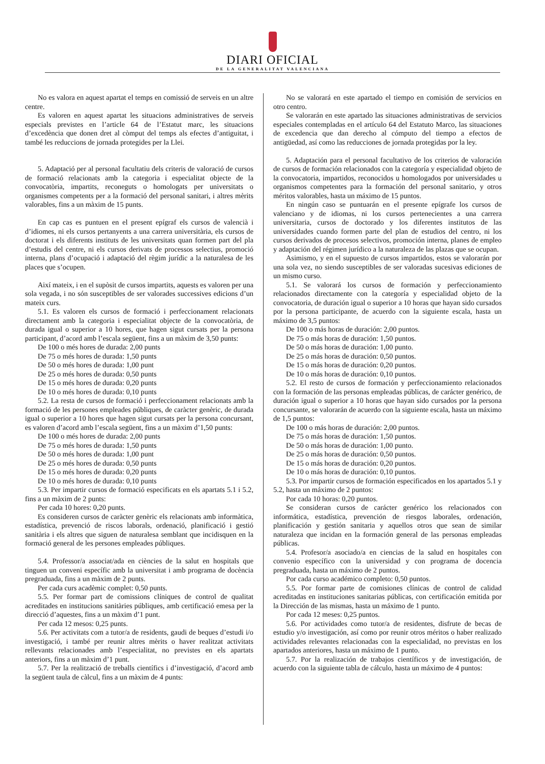DIARI OFICIAL
DE LA GENERALITAT VALENCIANA
No es valora en aquest apartat el temps en comissió de serveis en un altre centre.
Es valoren en aquest apartat les situacions administratives de serveis especials previstes en l’article 64 de l’Estatut marc, les situacions d’excedència que donen dret al còmput del temps als efectes d’antiguitat, i també les reduccions de jornada protegides per la Llei.
5. Adaptació per al personal facultatiu dels criteris de valoració de cursos de formació relacionats amb la categoria i especialitat objecte de la convocatòria, impartits, reconeguts o homologats per universitats o organismes competents per a la formació del personal sanitari, i altres mèrits valorables, fins a un màxim de 15 punts.
En cap cas es puntuen en el present epígraf els cursos de valencià i d’idiomes, ni els cursos pertanyents a una carrera universitària, els cursos de doctorat i els diferents instituts de les universitats quan formen part del pla d’estudis del centre, ni els cursos derivats de processos selectius, promoció interna, plans d’ocupació i adaptació del règim jurídic a la naturalesa de les places que s’ocupen.
Així mateix, i en el supòsit de cursos impartits, aquests es valoren per una sola vegada, i no són susceptibles de ser valorades successives edicions d’un mateix curs.
5.1. Es valoren els cursos de formació i perfeccionament relacionats directament amb la categoria i especialitat objecte de la convocatòria, de durada igual o superior a 10 hores, que hagen sigut cursats per la persona participant, d’acord amb l’escala següent, fins a un màxim de 3,50 punts:
De 100 o més hores de durada: 2,00 punts
De 75 o més hores de durada: 1,50 punts
De 50 o més hores de durada: 1,00 punt
De 25 o més hores de durada: 0,50 punts
De 15 o més hores de durada: 0,20 punts
De 10 o més hores de durada: 0,10 punts
5.2. La resta de cursos de formació i perfeccionament relacionats amb la formació de les persones empleades públiques, de caràcter genèric, de durada igual o superior a 10 hores que hagen sigut cursats per la persona concursant, es valoren d’acord amb l’escala següent, fins a un màxim d’1,50 punts:
De 100 o més hores de durada: 2,00 punts
De 75 o més hores de durada: 1,50 punts
De 50 o més hores de durada: 1,00 punt
De 25 o més hores de durada: 0,50 punts
De 15 o més hores de durada: 0,20 punts
De 10 o més hores de durada: 0,10 punts
5.3. Per impartir cursos de formació especificats en els apartats 5.1 i 5.2, fins a un màxim de 2 punts:
Per cada 10 hores: 0,20 punts.
Es consideren cursos de caràcter genèric els relacionats amb informàtica, estadística, prevenció de riscos laborals, ordenació, planificació i gestió sanitària i els altres que siguen de naturalesa semblant que incidisquen en la formació general de les persones empleades públiques.
5.4. Professor/a associat/ada en ciències de la salut en hospitals que tinguen un conveni específic amb la universitat i amb programa de docència pregraduada, fins a un màxim de 2 punts.
Per cada curs acadèmic complet: 0,50 punts.
5.5. Per formar part de comissions clíniques de control de qualitat acreditades en institucions sanitàries públiques, amb certificació emesa per la direcció d’aquestes, fins a un màxim d’1 punt.
Per cada 12 mesos: 0,25 punts.
5.6. Per activitats com a tutor/a de residents, gaudi de beques d’estudi i/o investigació, i també per reunir altres mèrits o haver realitzat activitats rellevants relacionades amb l’especialitat, no previstes en els apartats anteriors, fins a un màxim d’1 punt.
5.7. Per la realització de treballs científics i d’investigació, d’acord amb la següent taula de càlcul, fins a un màxim de 4 punts:
No se valorará en este apartado el tiempo en comisión de servicios en otro centro.
Se valorarán en este apartado las situaciones administrativas de servicios especiales contempladas en el artículo 64 del Estatuto Marco, las situaciones de excedencia que dan derecho al cómputo del tiempo a efectos de antigüedad, así como las reducciones de jornada protegidas por la ley.
5. Adaptación para el personal facultativo de los criterios de valoración de cursos de formación relacionados con la categoría y especialidad objeto de la convocatoria, impartidos, reconocidos u homologados por universidades u organismos competentes para la formación del personal sanitario, y otros méritos valorables, hasta un máximo de 15 puntos.
En ningún caso se puntuarán en el presente epígrafe los cursos de valenciano y de idiomas, ni los cursos pertenecientes a una carrera universitaria, cursos de doctorado y los diferentes institutos de las universidades cuando formen parte del plan de estudios del centro, ni los cursos derivados de procesos selectivos, promoción interna, planes de empleo y adaptación del régimen jurídico a la naturaleza de las plazas que se ocupan.
Asimismo, y en el supuesto de cursos impartidos, estos se valorarán por una sola vez, no siendo susceptibles de ser valoradas sucesivas ediciones de un mismo curso.
5.1. Se valorará los cursos de formación y perfeccionamiento relacionados directamente con la categoría y especialidad objeto de la convocatoria, de duración igual o superior a 10 horas que hayan sido cursados por la persona participante, de acuerdo con la siguiente escala, hasta un máximo de 3,5 puntos:
De 100 o más horas de duración: 2,00 puntos.
De 75 o más horas de duración: 1,50 puntos.
De 50 o más horas de duración: 1,00 punto.
De 25 o más horas de duración: 0,50 puntos.
De 15 o más horas de duración: 0,20 puntos.
De 10 o más horas de duración: 0,10 puntos.
5.2. El resto de cursos de formación y perfeccionamiento relacionados con la formación de las personas empleadas públicas, de carácter genérico, de duración igual o superior a 10 horas que hayan sido cursados por la persona concursante, se valorarán de acuerdo con la siguiente escala, hasta un máximo de 1,5 puntos:
De 100 o más horas de duración: 2,00 puntos.
De 75 o más horas de duración: 1,50 puntos.
De 50 o más horas de duración: 1,00 punto.
De 25 o más horas de duración: 0,50 puntos.
De 15 o más horas de duración: 0,20 puntos.
De 10 o más horas de duración: 0,10 puntos.
5.3. Por impartir cursos de formación especificados en los apartados 5.1 y 5.2, hasta un máximo de 2 puntos:
Por cada 10 horas: 0,20 puntos.
Se consideran cursos de carácter genérico los relacionados con informática, estadística, prevención de riesgos laborales, ordenación, planificación y gestión sanitaria y aquellos otros que sean de similar naturaleza que incidan en la formación general de las personas empleadas públicas.
5.4. Profesor/a asociado/a en ciencias de la salud en hospitales con convenio específico con la universidad y con programa de docencia pregraduada, hasta un máximo de 2 puntos.
Por cada curso académico completo: 0,50 puntos.
5.5. Por formar parte de comisiones clínicas de control de calidad acreditadas en instituciones sanitarias públicas, con certificación emitida por la Dirección de las mismas, hasta un máximo de 1 punto.
Por cada 12 meses: 0,25 puntos.
5.6. Por actividades como tutor/a de residentes, disfrute de becas de estudio y/o investigación, así como por reunir otros méritos o haber realizado actividades relevantes relacionadas con la especialidad, no previstas en los apartados anteriores, hasta un máximo de 1 punto.
5.7. Por la realización de trabajos científicos y de investigación, de acuerdo con la siguiente tabla de cálculo, hasta un máximo de 4 puntos: